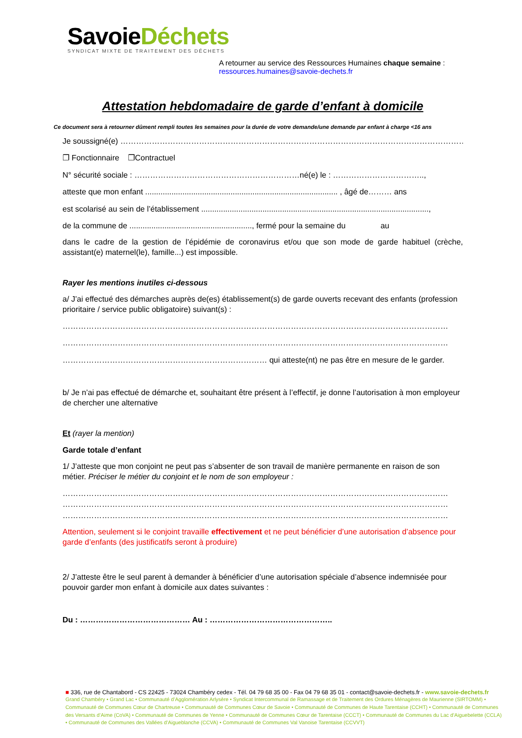SavoieDéchets
SYNDICAT MIXTE DE TRAITEMENT DES DÉCHETS
A retourner au service des Ressources Humaines chaque semaine :
ressources.humaines@savoie-dechets.fr
Attestation hebdomadaire de garde d’enfant à domicile
Ce document sera à retourner dûment rempli toutes les semaines pour la durée de votre demande/une demande par enfant à charge <16 ans
Je soussigné(e) ………………………………………………………………………………………………………………………,
❐ Fonctionnaire ❐Contractuel
N° sécurité sociale : ………………………………………………………né(e) le : ……………………………..,
atteste que mon enfant ........................................................................................ , âgé de……… ans
est scolarisé au sein de l’établissement ........................................................................................................,
de la commune de ........................................................, fermé pour la semaine du au
dans le cadre de la gestion de l’épidémie de coronavirus et/ou que son mode de garde habituel (crèche, assistant(e) maternel(le), famille...) est impossible.
Rayer les mentions inutiles ci-dessous
a/ J’ai effectué des démarches auprès de(es) établissement(s) de garde ouverts recevant des enfants (profession prioritaire / service public obligatoire) suivant(s) :
…………………………………………………………………………………………………………………………………
…………………………………………………………………………………………………………………………………
…………………………………………………………………… qui atteste(nt) ne pas être en mesure de le garder.
b/ Je n’ai pas effectué de démarche et, souhaitant être présent à l’effectif, je donne l’autorisation à mon employeur de chercher une alternative
Et (rayer la mention)
Garde totale d’enfant
1/ J’atteste que mon conjoint ne peut pas s’absenter de son travail de manière permanente en raison de son métier. Préciser le métier du conjoint et le nom de son employeur :
…………………………………………………………………………………………………………………………………
…………………………………………………………………………………………………………………………………
…………………………………………………………………………………………………………………………………
Attention, seulement si le conjoint travaille effectivement et ne peut bénéficier d’une autorisation d’absence pour garde d’enfants (des justificatifs seront à produire)
2/ J’atteste être le seul parent à demander à bénéficier d’une autorisation spéciale d’absence indemnisée pour pouvoir garder mon enfant à domicile aux dates suivantes :
Du : …………………………………… Au : ………………………………………..
■ 336, rue de Chantabord - CS 22425 - 73024 Chambéry cedex - Tél. 04 79 68 35 00 - Fax 04 79 68 35 01 - contact@savoie-dechets.fr - www.savoie-dechets.fr
Grand Chambéry • Grand Lac • Communauté d’Agglomération Arlysère • Syndicat Intercommunal de Ramassage et de Traitement des Ordures Ménagères de Maurienne (SIRTOMM) • Communauté de Communes Cœur de Chartreuse • Communauté de Communes Cœur de Savoie • Communauté de Communes de Haute Tarentaise (CCHT) • Communauté de Communes des Versants d’Aime (CoVA) • Communauté de Communes de Yenne • Communauté de Communes Cœur de Tarentaise (CCCT) • Communauté de Communes du Lac d’Aiguebelette (CCLA) • Communauté de Communes des Vallées d’Aigueblanche (CCVA) • Communauté de Communes Val Vanoise Tarentaise (CCVVT)